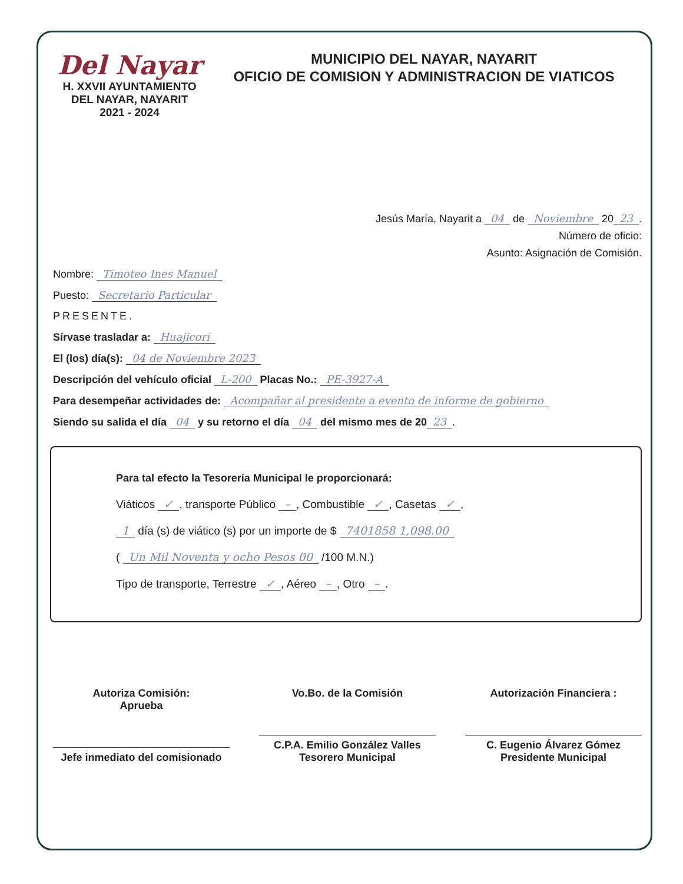Del Nayar
H. XXVII AYUNTAMIENTO
DEL NAYAR, NAYARIT
2021 - 2024
MUNICIPIO DEL NAYAR, NAYARIT
OFICIO DE COMISION Y ADMINISTRACION DE VIATICOS
Jesús María, Nayarit a 04 de Noviembre 20 23.
Número de oficio:
Asunto: Asignación de Comisión.
Nombre: Timoteo Ines Manuel
Puesto: Secretario Particular
PRESENTE.
Sírvase trasladar a: Huajicori
El (los) día(s): 04 de Noviembre 2023
Descripción del vehículo oficial L-200 Placas No.: PE-3927-A
Para desempeñar actividades de: Acompañar al presidente a evento de informe de gobierno
Siendo su salida el día 04 y su retorno el día 04 del mismo mes de 20 23.
Para tal efecto la Tesorería Municipal le proporcionará:
Viáticos ✓, transporte Público –, Combustible ✓, Casetas ✓,
1 día (s) de viático (s) por un importe de $ 7401858 1,098.00
( Un Mil Noventa y ocho Pesos 00 /100 M.N.)
Tipo de transporte, Terrestre ✓, Aéreo –, Otro –.
Autoriza Comisión:
Aprueba
Jefe inmediato del comisionado
Vo.Bo. de la Comisión
C.P.A. Emilio González Valles
Tesorero Municipal
Autorización Financiera :
C. Eugenio Álvarez Gómez
Presidente Municipal